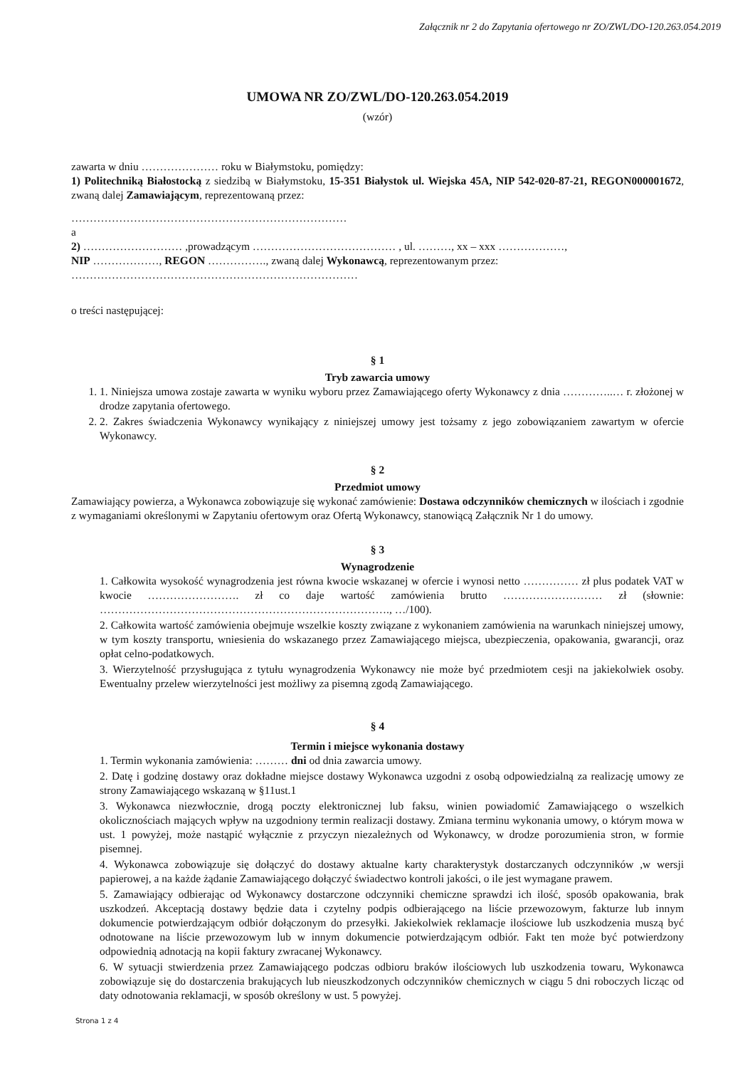Załącznik nr 2 do Zapytania ofertowego nr ZO/ZWL/DO-120.263.054.2019
UMOWA NR ZO/ZWL/DO-120.263.054.2019
(wzór)
zawarta w dniu ………………… roku w Białymstoku, pomiędzy:
1) Politechniką Białostocką z siedzibą w Białymstoku, 15-351 Białystok ul. Wiejska 45A, NIP 542-020-87-21, REGON000001672, zwaną dalej Zamawiającym, reprezentowaną przez:
…………………………………………………………………
a
2) ……………………… ,prowadzącym ………………………………… , ul. ………, xx – xxx ………………,
NIP ………………, REGON ……………., zwaną dalej Wykonawcą, reprezentowanym przez:
……………………………………………………………………
o treści następującej:
§ 1
Tryb zawarcia umowy
1. 1. Niniejsza umowa zostaje zawarta w wyniku wyboru przez Zamawiającego oferty Wykonawcy z dnia …………..… r. złożonej w drodze zapytania ofertowego.
2. 2. Zakres świadczenia Wykonawcy wynikający z niniejszej umowy jest tożsamy z jego zobowiązaniem zawartym w ofercie Wykonawcy.
§ 2
Przedmiot umowy
Zamawiający powierza, a Wykonawca zobowiązuje się wykonać zamówienie: Dostawa odczynników chemicznych w ilościach i zgodnie z wymaganiami określonymi w Zapytaniu ofertowym oraz Ofertą Wykonawcy, stanowiącą Załącznik Nr 1 do umowy.
§ 3
Wynagrodzenie
1. Całkowita wysokość wynagrodzenia jest równa kwocie wskazanej w ofercie i wynosi netto …………… zł plus podatek VAT w kwocie ……………………. zł co daje wartość zamówienia brutto ……………………… zł (słownie: ……………………………………………………………………., …/100).
2. Całkowita wartość zamówienia obejmuje wszelkie koszty związane z wykonaniem zamówienia na warunkach niniejszej umowy, w tym koszty transportu, wniesienia do wskazanego przez Zamawiającego miejsca, ubezpieczenia, opakowania, gwarancji, oraz opłat celno-podatkowych.
3. Wierzytelność przysługująca z tytułu wynagrodzenia Wykonawcy nie może być przedmiotem cesji na jakiekolwiek osoby. Ewentualny przelew wierzytelności jest możliwy za pisemną zgodą Zamawiającego.
§ 4
Termin i miejsce wykonania dostawy
1. Termin wykonania zamówienia: ……… dni od dnia zawarcia umowy.
2. Datę i godzinę dostawy oraz dokładne miejsce dostawy Wykonawca uzgodni z osobą odpowiedzialną za realizację umowy ze strony Zamawiającego wskazaną w §11ust.1
3. Wykonawca niezwłocznie, drogą poczty elektronicznej lub faksu, winien powiadomić Zamawiającego o wszelkich okolicznościach mających wpływ na uzgodniony termin realizacji dostawy. Zmiana terminu wykonania umowy, o którym mowa w ust. 1 powyżej, może nastąpić wyłącznie z przyczyn niezależnych od Wykonawcy, w drodze porozumienia stron, w formie pisemnej.
4. Wykonawca zobowiązuje się dołączyć do dostawy aktualne karty charakterystyk dostarczanych odczynników ,w wersji papierowej, a na każde żądanie Zamawiającego dołączyć świadectwo kontroli jakości, o ile jest wymagane prawem.
5. Zamawiający odbierając od Wykonawcy dostarczone odczynniki chemiczne sprawdzi ich ilość, sposób opakowania, brak uszkodzeń. Akceptacją dostawy będzie data i czytelny podpis odbierającego na liście przewozowym, fakturze lub innym dokumencie potwierdzającym odbiór dołączonym do przesyłki. Jakiekolwiek reklamacje ilościowe lub uszkodzenia muszą być odnotowane na liście przewozowym lub w innym dokumencie potwierdzającym odbiór. Fakt ten może być potwierdzony odpowiednią adnotacją na kopii faktury zwracanej Wykonawcy.
6. W sytuacji stwierdzenia przez Zamawiającego podczas odbioru braków ilościowych lub uszkodzenia towaru, Wykonawca zobowiązuje się do dostarczenia brakujących lub nieuszkodzonych odczynników chemicznych w ciągu 5 dni roboczych licząc od daty odnotowania reklamacji, w sposób określony w ust. 5 powyżej.
Strona 1 z 4